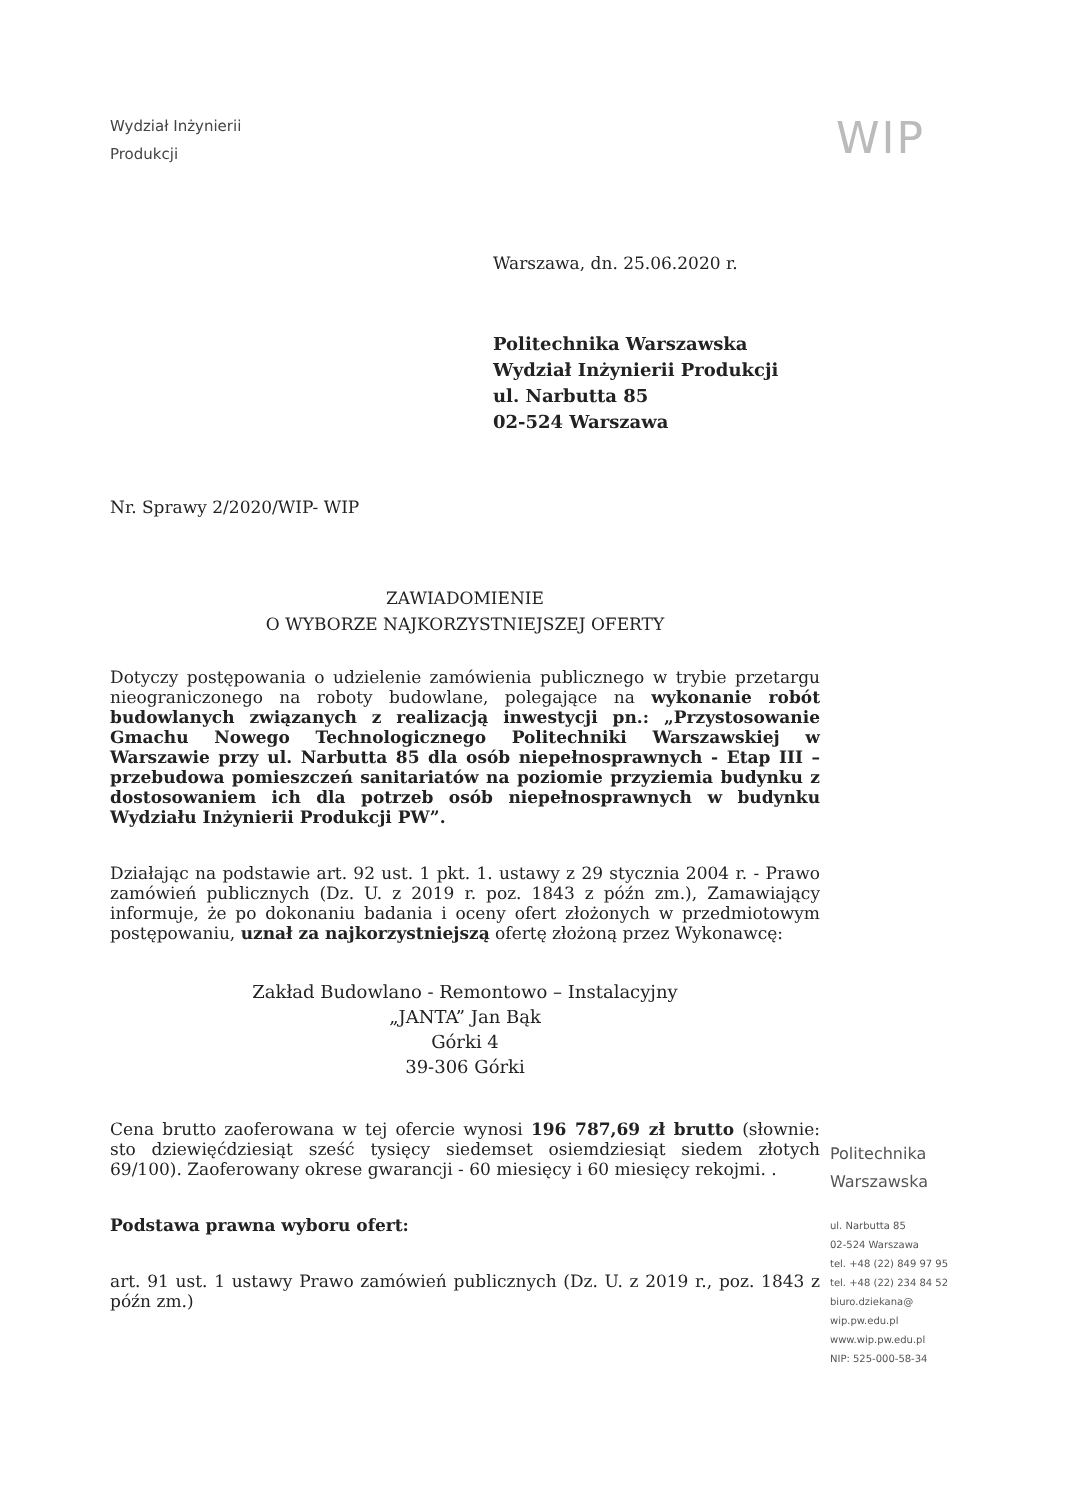Wydział Inżynierii
Produkcji
WIP
Warszawa, dn. 25.06.2020 r.
Politechnika Warszawska
Wydział Inżynierii Produkcji
ul. Narbutta 85
02-524 Warszawa
Nr. Sprawy 2/2020/WIP- WIP
ZAWIADOMIENIE
O WYBORZE NAJKORZYSTNIEJSZEJ OFERTY
Dotyczy postępowania o udzielenie zamówienia publicznego w trybie przetargu nieograniczonego na roboty budowlane, polegające na wykonanie robót budowlanych związanych z realizacją inwestycji pn.: „Przystosowanie Gmachu Nowego Technologicznego Politechniki Warszawskiej w Warszawie przy ul. Narbutta 85 dla osób niepełnosprawnych - Etap III – przebudowa pomieszczeń sanitariatów na poziomie przyziemia budynku z dostosowaniem ich dla potrzeb osób niepełnosprawnych w budynku Wydziału Inżynierii Produkcji PW”.
Działając na podstawie art. 92 ust. 1 pkt. 1. ustawy z 29 stycznia 2004 r. - Prawo zamówień publicznych (Dz. U. z 2019 r. poz. 1843 z późn zm.), Zamawiający informuje, że po dokonaniu badania i oceny ofert złożonych w przedmiotowym postępowaniu, uznał za najkorzystniejszą ofertę złożoną przez Wykonawcę:
Zakład Budowlano - Remontowo – Instalacyjny
„JANTA” Jan Bąk
Górki 4
39-306 Górki
Cena brutto zaoferowana w tej ofercie wynosi 196 787,69 zł brutto (słownie: sto dziewięćdziesiąt sześć tysięcy siedemset osiemdziesiąt siedem złotych 69/100). Zaoferowany okrese gwarancji - 60 miesięcy i 60 miesięcy rekojmi. .
Podstawa prawna wyboru ofert:
art. 91 ust. 1 ustawy Prawo zamówień publicznych (Dz. U. z 2019 r., poz. 1843 z późn zm.)
Politechnika
Warszawska
ul. Narbutta 85
02-524 Warszawa
tel. +48 (22) 849 97 95
tel. +48 (22) 234 84 52
biuro.dziekana@
wip.pw.edu.pl
www.wip.pw.edu.pl
NIP: 525-000-58-34